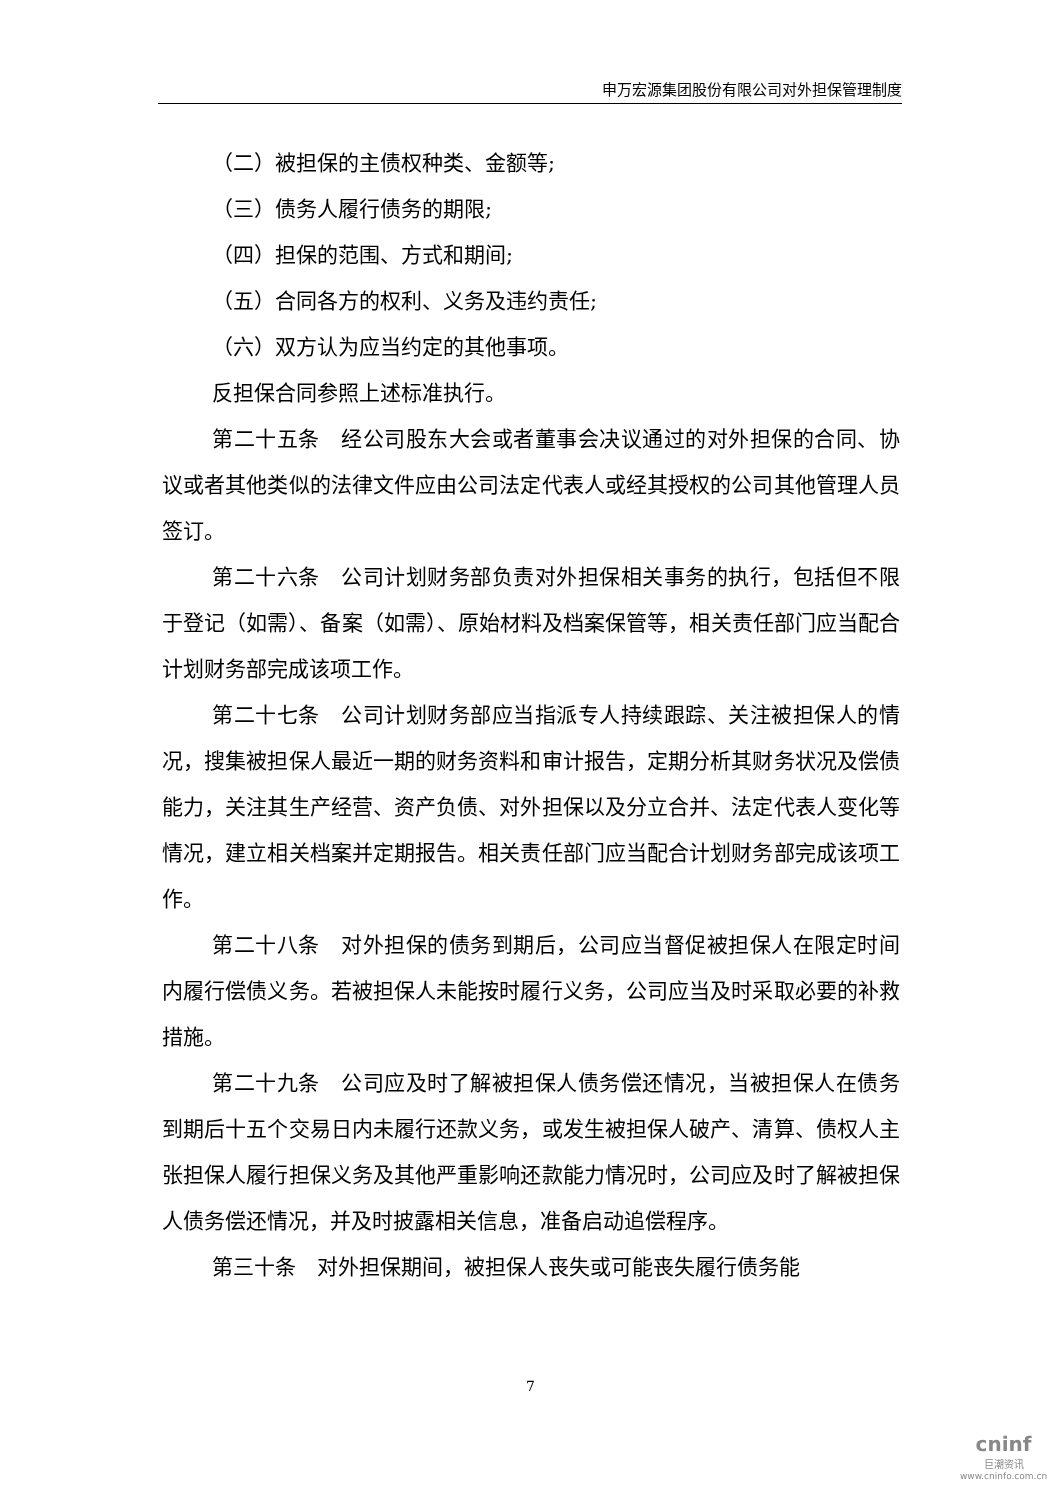申万宏源集团股份有限公司对外担保管理制度
（二）被担保的主债权种类、金额等;
（三）债务人履行债务的期限;
（四）担保的范围、方式和期间;
（五）合同各方的权利、义务及违约责任;
（六）双方认为应当约定的其他事项。
反担保合同参照上述标准执行。
第二十五条　经公司股东大会或者董事会决议通过的对外担保的合同、协议或者其他类似的法律文件应由公司法定代表人或经其授权的公司其他管理人员签订。
第二十六条　公司计划财务部负责对外担保相关事务的执行，包括但不限于登记（如需）、备案（如需）、原始材料及档案保管等，相关责任部门应当配合计划财务部完成该项工作。
第二十七条　公司计划财务部应当指派专人持续跟踪、关注被担保人的情况，搜集被担保人最近一期的财务资料和审计报告，定期分析其财务状况及偿债能力，关注其生产经营、资产负债、对外担保以及分立合并、法定代表人变化等情况，建立相关档案并定期报告。相关责任部门应当配合计划财务部完成该项工作。
第二十八条　对外担保的债务到期后，公司应当督促被担保人在限定时间内履行偿债义务。若被担保人未能按时履行义务，公司应当及时采取必要的补救措施。
第二十九条　公司应及时了解被担保人债务偿还情况，当被担保人在债务到期后十五个交易日内未履行还款义务，或发生被担保人破产、清算、债权人主张担保人履行担保义务及其他严重影响还款能力情况时，公司应及时了解被担保人债务偿还情况，并及时披露相关信息，准备启动追偿程序。
第三十条　对外担保期间，被担保人丧失或可能丧失履行债务能
7
cninf
巨潮资讯
www.cninfo.com.cn